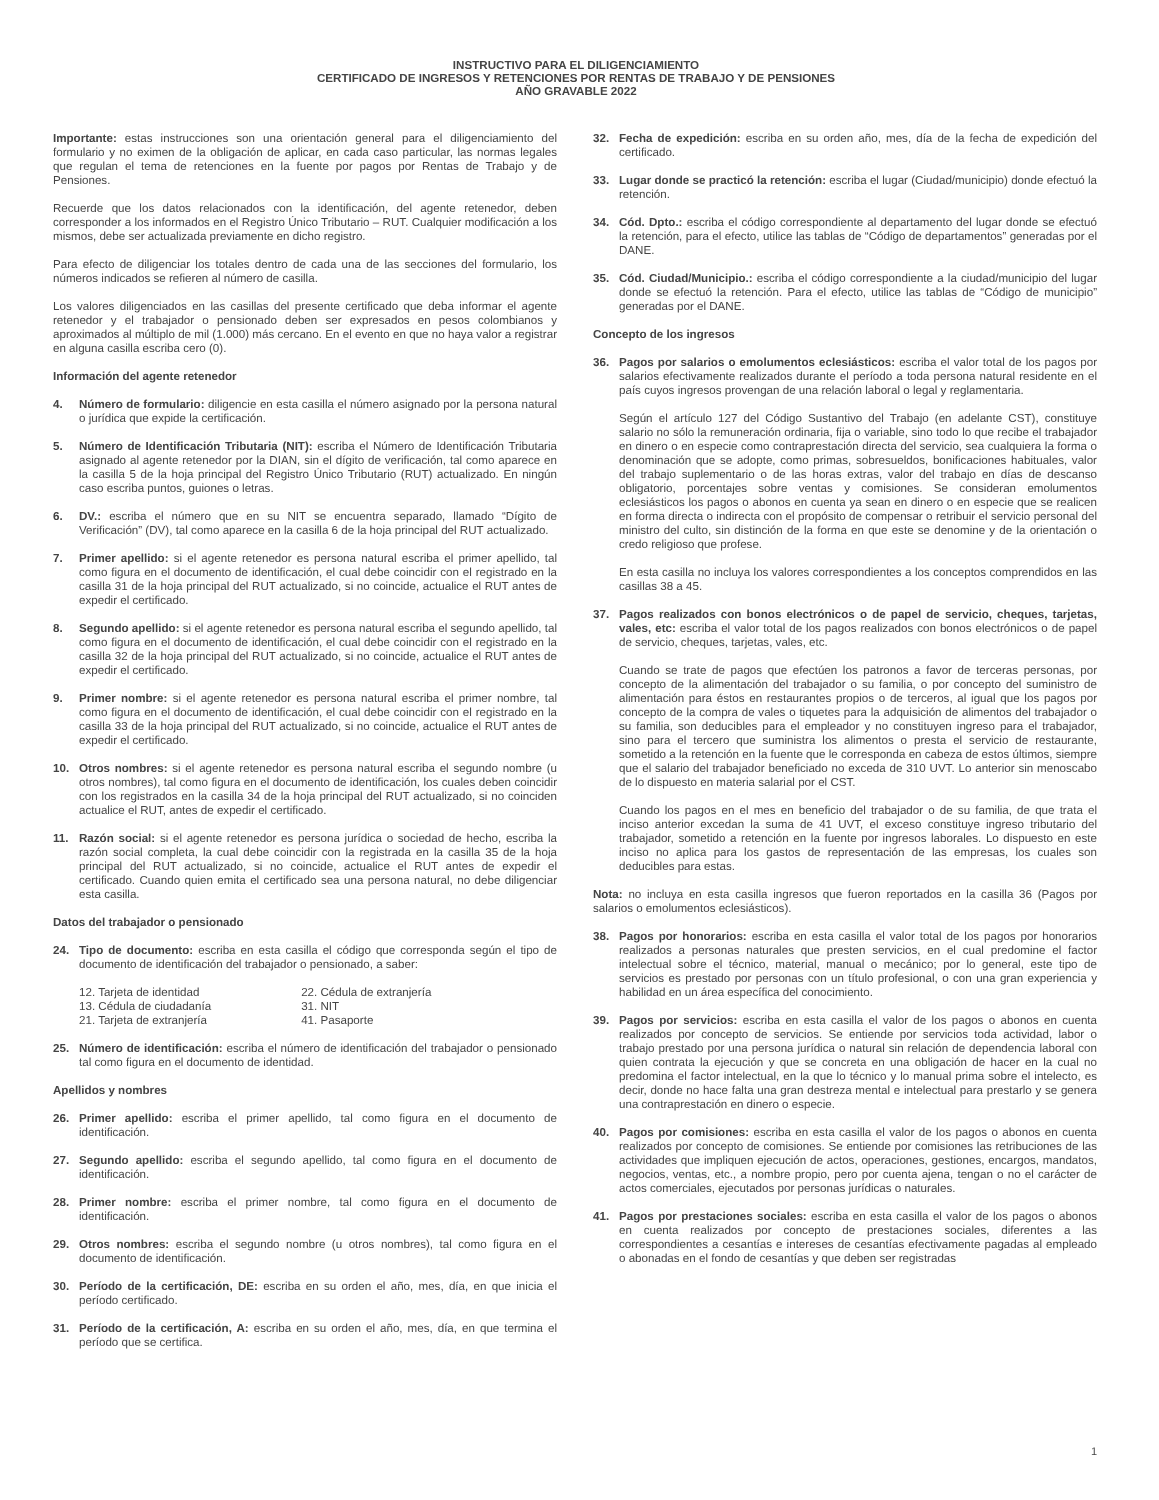INSTRUCTIVO PARA EL DILIGENCIAMIENTO
CERTIFICADO DE INGRESOS Y RETENCIONES POR RENTAS DE TRABAJO Y DE PENSIONES
AÑO GRAVABLE 2022
Importante: estas instrucciones son una orientación general para el diligenciamiento del formulario y no eximen de la obligación de aplicar, en cada caso particular, las normas legales que regulan el tema de retenciones en la fuente por pagos por Rentas de Trabajo y de Pensiones.
Recuerde que los datos relacionados con la identificación, del agente retenedor, deben corresponder a los informados en el Registro Único Tributario – RUT. Cualquier modificación a los mismos, debe ser actualizada previamente en dicho registro.
Para efecto de diligenciar los totales dentro de cada una de las secciones del formulario, los números indicados se refieren al número de casilla.
Los valores diligenciados en las casillas del presente certificado que deba informar el agente retenedor y el trabajador o pensionado deben ser expresados en pesos colombianos y aproximados al múltiplo de mil (1.000) más cercano. En el evento en que no haya valor a registrar en alguna casilla escriba cero (0).
Información del agente retenedor
4. Número de formulario: diligencie en esta casilla el número asignado por la persona natural o jurídica que expide la certificación.
5. Número de Identificación Tributaria (NIT): escriba el Número de Identificación Tributaria asignado al agente retenedor por la DIAN, sin el dígito de verificación, tal como aparece en la casilla 5 de la hoja principal del Registro Único Tributario (RUT) actualizado. En ningún caso escriba puntos, guiones o letras.
6. DV.: escriba el número que en su NIT se encuentra separado, llamado “Dígito de Verificación” (DV), tal como aparece en la casilla 6 de la hoja principal del RUT actualizado.
7. Primer apellido: si el agente retenedor es persona natural escriba el primer apellido, tal como figura en el documento de identificación, el cual debe coincidir con el registrado en la casilla 31 de la hoja principal del RUT actualizado, si no coincide, actualice el RUT antes de expedir el certificado.
8. Segundo apellido: si el agente retenedor es persona natural escriba el segundo apellido, tal como figura en el documento de identificación, el cual debe coincidir con el registrado en la casilla 32 de la hoja principal del RUT actualizado, si no coincide, actualice el RUT antes de expedir el certificado.
9. Primer nombre: si el agente retenedor es persona natural escriba el primer nombre, tal como figura en el documento de identificación, el cual debe coincidir con el registrado en la casilla 33 de la hoja principal del RUT actualizado, si no coincide, actualice el RUT antes de expedir el certificado.
10. Otros nombres: si el agente retenedor es persona natural escriba el segundo nombre (u otros nombres), tal como figura en el documento de identificación, los cuales deben coincidir con los registrados en la casilla 34 de la hoja principal del RUT actualizado, si no coinciden actualice el RUT, antes de expedir el certificado.
11. Razón social: si el agente retenedor es persona jurídica o sociedad de hecho, escriba la razón social completa, la cual debe coincidir con la registrada en la casilla 35 de la hoja principal del RUT actualizado, si no coincide, actualice el RUT antes de expedir el certificado. Cuando quien emita el certificado sea una persona natural, no debe diligenciar esta casilla.
Datos del trabajador o pensionado
24. Tipo de documento: escriba en esta casilla el código que corresponda según el tipo de documento de identificación del trabajador o pensionado, a saber:
| 12. Tarjeta de identidad | 22. Cédula de extranjería |
| 13. Cédula de ciudadanía | 31. NIT |
| 21. Tarjeta de extranjería | 41. Pasaporte |
25. Número de identificación: escriba el número de identificación del trabajador o pensionado tal como figura en el documento de identidad.
Apellidos y nombres
26. Primer apellido: escriba el primer apellido, tal como figura en el documento de identificación.
27. Segundo apellido: escriba el segundo apellido, tal como figura en el documento de identificación.
28. Primer nombre: escriba el primer nombre, tal como figura en el documento de identificación.
29. Otros nombres: escriba el segundo nombre (u otros nombres), tal como figura en el documento de identificación.
30. Período de la certificación, DE: escriba en su orden el año, mes, día, en que inicia el período certificado.
31. Período de la certificación, A: escriba en su orden el año, mes, día, en que termina el período que se certifica.
32. Fecha de expedición: escriba en su orden año, mes, día de la fecha de expedición del certificado.
33. Lugar donde se practicó la retención: escriba el lugar (Ciudad/municipio) donde efectuó la retención.
34. Cód. Dpto.: escriba el código correspondiente al departamento del lugar donde se efectuó la retención, para el efecto, utilice las tablas de “Código de departamentos” generadas por el DANE.
35. Cód. Ciudad/Municipio.: escriba el código correspondiente a la ciudad/municipio del lugar donde se efectuó la retención. Para el efecto, utilice las tablas de “Código de municipio” generadas por el DANE.
Concepto de los ingresos
36. Pagos por salarios o emolumentos eclesiásticos: escriba el valor total de los pagos por salarios efectivamente realizados durante el período a toda persona natural residente en el país cuyos ingresos provengan de una relación laboral o legal y reglamentaria.
Según el artículo 127 del Código Sustantivo del Trabajo (en adelante CST), constituye salario no sólo la remuneración ordinaria, fija o variable, sino todo lo que recibe el trabajador en dinero o en especie como contraprestación directa del servicio, sea cualquiera la forma o denominación que se adopte, como primas, sobresueldos, bonificaciones habituales, valor del trabajo suplementario o de las horas extras, valor del trabajo en días de descanso obligatorio, porcentajes sobre ventas y comisiones. Se consideran emolumentos eclesiásticos los pagos o abonos en cuenta ya sean en dinero o en especie que se realicen en forma directa o indirecta con el propósito de compensar o retribuir el servicio personal del ministro del culto, sin distinción de la forma en que este se denomine y de la orientación o credo religioso que profese.
En esta casilla no incluya los valores correspondientes a los conceptos comprendidos en las casillas 38 a 45.
37. Pagos realizados con bonos electrónicos o de papel de servicio, cheques, tarjetas, vales, etc: escriba el valor total de los pagos realizados con bonos electrónicos o de papel de servicio, cheques, tarjetas, vales, etc.
Cuando se trate de pagos que efectúen los patronos a favor de terceras personas, por concepto de la alimentación del trabajador o su familia, o por concepto del suministro de alimentación para éstos en restaurantes propios o de terceros, al igual que los pagos por concepto de la compra de vales o tiquetes para la adquisición de alimentos del trabajador o su familia, son deducibles para el empleador y no constituyen ingreso para el trabajador, sino para el tercero que suministra los alimentos o presta el servicio de restaurante, sometido a la retención en la fuente que le corresponda en cabeza de estos últimos, siempre que el salario del trabajador beneficiado no exceda de 310 UVT. Lo anterior sin menoscabo de lo dispuesto en materia salarial por el CST.
Cuando los pagos en el mes en beneficio del trabajador o de su familia, de que trata el inciso anterior excedan la suma de 41 UVT, el exceso constituye ingreso tributario del trabajador, sometido a retención en la fuente por ingresos laborales. Lo dispuesto en este inciso no aplica para los gastos de representación de las empresas, los cuales son deducibles para estas.
Nota: no incluya en esta casilla ingresos que fueron reportados en la casilla 36 (Pagos por salarios o emolumentos eclesiásticos).
38. Pagos por honorarios: escriba en esta casilla el valor total de los pagos por honorarios realizados a personas naturales que presten servicios, en el cual predomine el factor intelectual sobre el técnico, material, manual o mecánico; por lo general, este tipo de servicios es prestado por personas con un título profesional, o con una gran experiencia y habilidad en un área específica del conocimiento.
39. Pagos por servicios: escriba en esta casilla el valor de los pagos o abonos en cuenta realizados por concepto de servicios. Se entiende por servicios toda actividad, labor o trabajo prestado por una persona jurídica o natural sin relación de dependencia laboral con quien contrata la ejecución y que se concreta en una obligación de hacer en la cual no predomina el factor intelectual, en la que lo técnico y lo manual prima sobre el intelecto, es decir, donde no hace falta una gran destreza mental e intelectual para prestarlo y se genera una contraprestación en dinero o especie.
40. Pagos por comisiones: escriba en esta casilla el valor de los pagos o abonos en cuenta realizados por concepto de comisiones. Se entiende por comisiones las retribuciones de las actividades que impliquen ejecución de actos, operaciones, gestiones, encargos, mandatos, negocios, ventas, etc., a nombre propio, pero por cuenta ajena, tengan o no el carácter de actos comerciales, ejecutados por personas jurídicas o naturales.
41. Pagos por prestaciones sociales: escriba en esta casilla el valor de los pagos o abonos en cuenta realizados por concepto de prestaciones sociales, diferentes a las correspondientes a cesantías e intereses de cesantías efectivamente pagadas al empleado o abonadas en el fondo de cesantías y que deben ser registradas
1